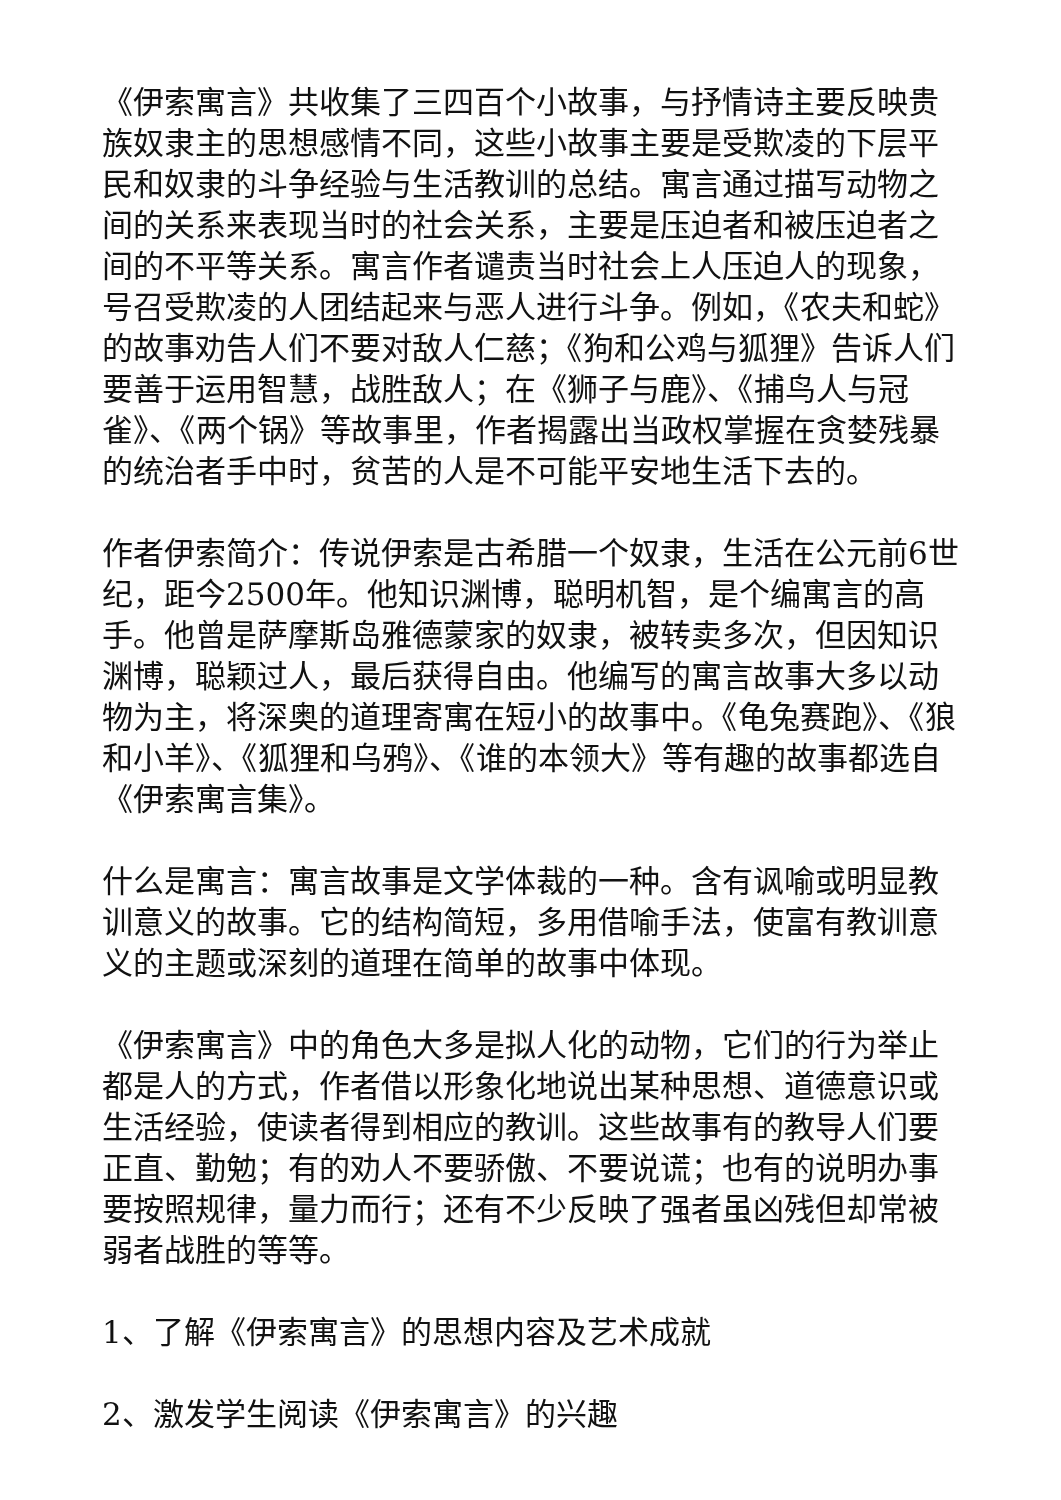《伊索寓言》共收集了三四百个小故事，与抒情诗主要反映贵族奴隶主的思想感情不同，这些小故事主要是受欺凌的下层平民和奴隶的斗争经验与生活教训的总结。寓言通过描写动物之间的关系来表现当时的社会关系，主要是压迫者和被压迫者之间的不平等关系。寓言作者谴责当时社会上人压迫人的现象，号召受欺凌的人团结起来与恶人进行斗争。例如，《农夫和蛇》的故事劝告人们不要对敌人仁慈；《狗和公鸡与狐狸》告诉人们要善于运用智慧，战胜敌人；在《狮子与鹿》、《捕鸟人与冠雀》、《两个锅》等故事里，作者揭露出当政权掌握在贪婪残暴的统治者手中时，贫苦的人是不可能平安地生活下去的。
作者伊索简介：传说伊索是古希腊一个奴隶，生活在公元前6世纪，距今2500年。他知识渊博，聪明机智，是个编寓言的高手。他曾是萨摩斯岛雅德蒙家的奴隶，被转卖多次，但因知识渊博，聪颖过人，最后获得自由。他编写的寓言故事大多以动物为主，将深奥的道理寄寓在短小的故事中。《龟兔赛跑》、《狼和小羊》、《狐狸和乌鸦》、《谁的本领大》等有趣的故事都选自《伊索寓言集》。
什么是寓言：寓言故事是文学体裁的一种。含有讽喻或明显教训意义的故事。它的结构简短，多用借喻手法，使富有教训意义的主题或深刻的道理在简单的故事中体现。
《伊索寓言》中的角色大多是拟人化的动物，它们的行为举止都是人的方式，作者借以形象化地说出某种思想、道德意识或生活经验，使读者得到相应的教训。这些故事有的教导人们要正直、勤勉；有的劝人不要骄傲、不要说谎；也有的说明办事要按照规律，量力而行；还有不少反映了强者虽凶残但却常被弱者战胜的等等。
1、了解《伊索寓言》的思想内容及艺术成就
2、激发学生阅读《伊索寓言》的兴趣